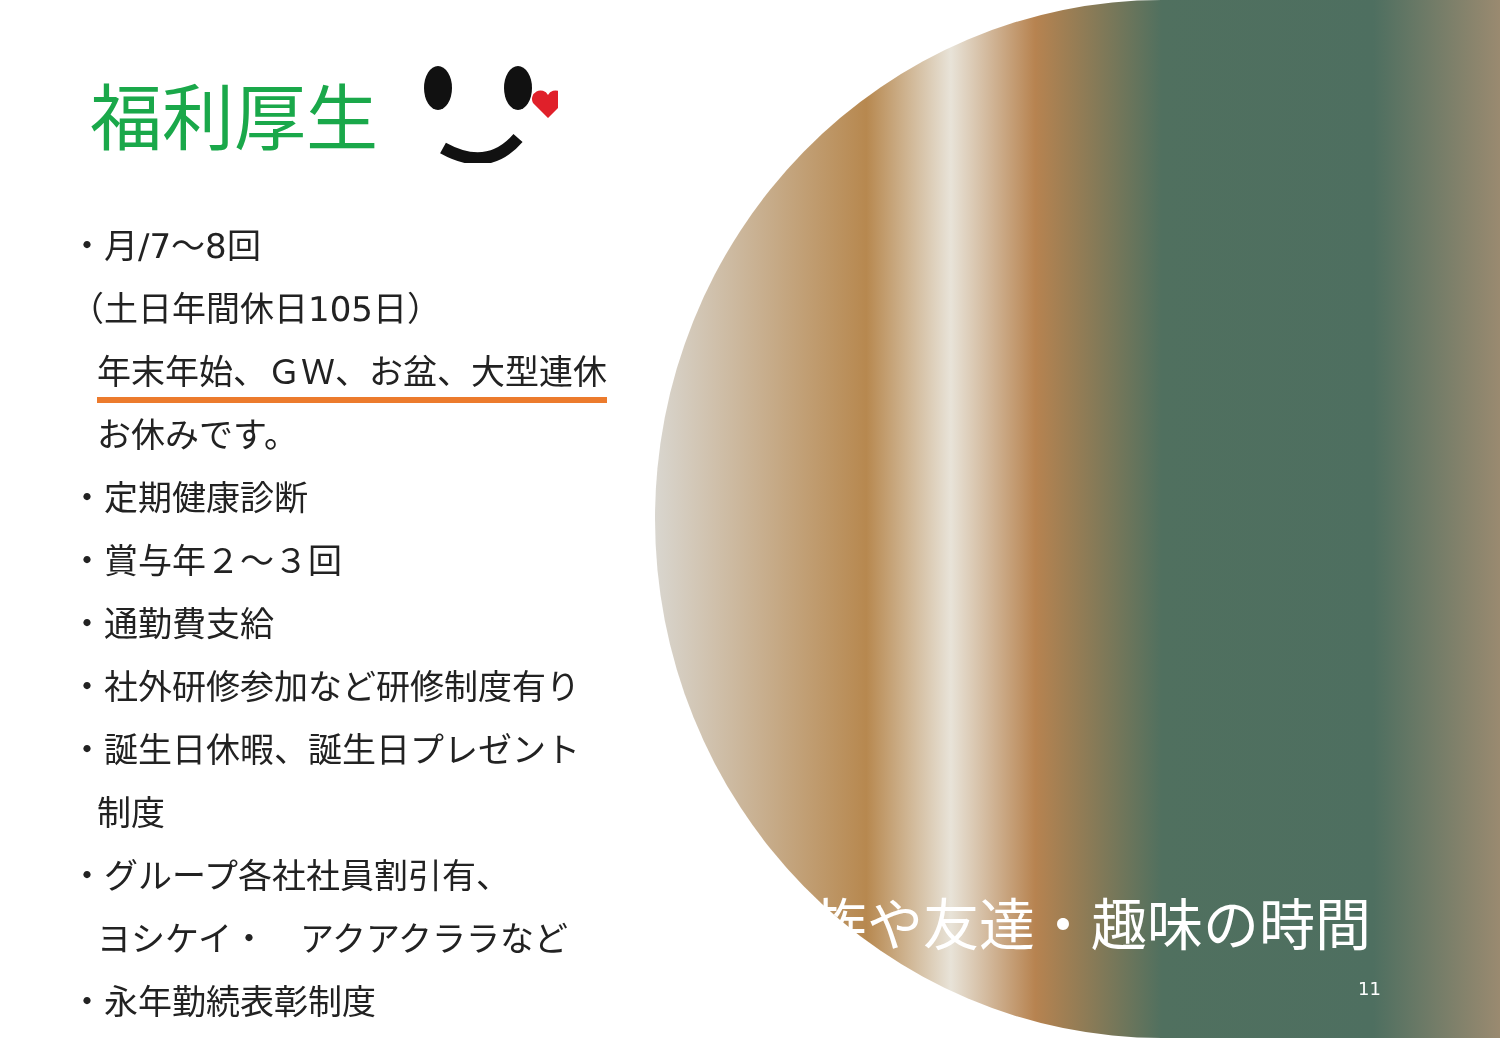福利厚生
・月/7～8回
（土日年間休日105日）
年末年始、ＧＷ、お盆、大型連休
お休みです。
・定期健康診断
・賞与年２～３回
・通勤費支給
・社外研修参加など研修制度有り
・誕生日休暇、誕生日プレゼント
制度
・グループ各社社員割引有、
ヨシケイ・　アクアクララなど
・永年勤続表彰制度
家族や友達・趣味の時間
11